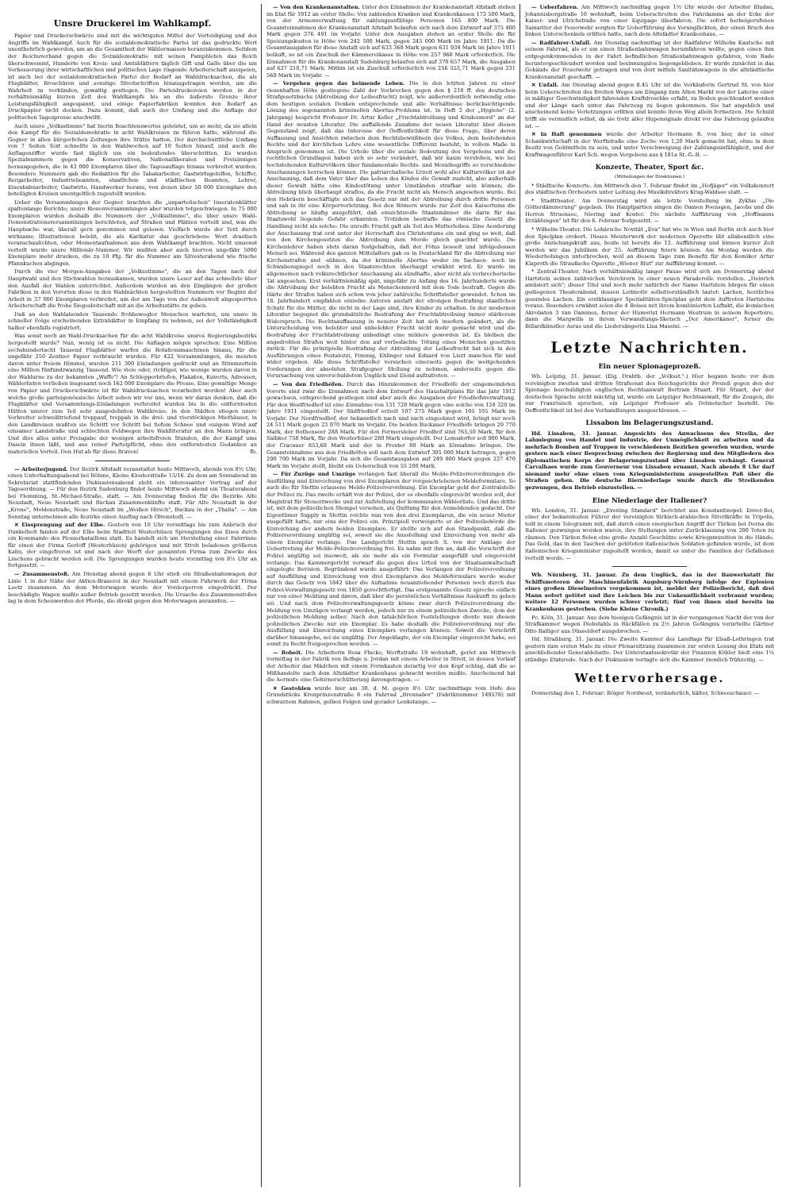Unsre Druckerei im Wahlkampf.
Papier und Druckerschwärze sind mit die wichtigsten Mittel der Verteidigung und des Angriffs im Wahlkampf. Auch für die sozialdemokratische Partei ist das gedruckte Wort unentbehrlich geworden, um an die Gesamtheit der Wählermassen heranzukommen. Seitdem der Reichsverband gegen die Sozialdemokratie mit seinen Pamphleten das Reich überschwemmt, Hunderte von Kreis- und Amtsblättern täglich Gift und Galle über die um Verbesserung ihrer wirtschaftlichen und politischen Lage ringende Arbeiterschaft ausspeien, ist auch bei der sozialdemokratischen Partei der Bedarf an Wahldrucksachen, die als Flugblätter, Broschüren und sonstige Streitschriften hinausgetragen werden, um die Wahrheit zu verkünden, gewaltig gestiegen. Die Parteidruckereien werden in der verhältnismäßig kurzen Zeit des Wahlkampfs bis an die äußerste Grenze ihrer Leistungsfähigkeit angespannt, und einige Papierfabriken konnten den Bedarf an Druckpapier nicht decken. Dazu kommt, daß auch der Umfang und die Auflage der politischen Tagespresse anschwillt.
Auch unsre „Volksstimme" hat hierin Beachtenswertes geleistet, um so mehr, da sie allein den Kampf für die Sozialdemokratie in acht Wahlkreisen zu führen hatte, während die Gegner in allen bürgerlichen Zeitungen ihre Stütze hatten. Der durchschnittliche Umfang von 7 Seiten Text schnellte in den Wahlwochen auf 10 Seiten hinauf, und auch die Auflagenziffer wurde fast täglich um ein bedeutendes überschritten. Es wurden Spezialnummern gegen die Konservativen, Nationalliberalen und Freisinnigen herausgegeben, die in 43 000 Exemplaren über die Tagesauflage hinaus verbreitet wurden. Besondere Nummern gab die Redaktion für die Tabakarbeiter, Gastwirtsgehilfen, Schiffer, Bergarbeiter, Industriebeamten, staatlichen und städtischen Beamten, Lehrer, Eisenbahnarbeiter, Gastwirte, Handwerker heraus, von denen über 50 000 Exemplare den beteiligten Kreisen unentgeltlich zugestellt wurden.
Ueber die Versammlungen der Gegner brachten die „unparteiischen" Inseratenblätter spaltenlange Berichte; unsre Riesenversammlungen aber wurden totgeschwiegen. In 75 000 Exemplaren wurden deshalb die Nummern der „Volksstimme", die über unsre Wahl-Demonstrationsversammlungen berichteten, auf Straßen und Plätzen verteilt und, was die Hauptsache war, überall gern genommen und gelesen. Vielfach wurde der Text durch wirksame Illustrationen belebt, die als Karikatur das geschriebene Wort drastisch veranschaulichten, oder Momentaufnahmen aus dem Wahlkampf brachten. Nicht umsonst verteilt wurde unsre Millionär-Nummer. Wir mußten aber auch hiervon ungefähr 5000 Exemplare mehr drucken, die zu 10 Pfg. für die Nummer am Silvesterabend wie frische Pfannkuchen abgingen.
Durch die vier Morgen-Ausgaben der „Volksstimme", die an den Tagen nach der Hauptwahl und den Stichwahlen herauskamen, wurden unsre Leser auf das schnellste über den Ausfall der Wahlen unterrichtet. Außerdem wurden an den Eingängen der großen Fabriken in den Vororten diese in den Wahlnächten hergestellten Nummern vor Beginn der Arbeit in 37 000 Exemplaren verbreitet, um der am Tage von der Außenwelt abgesperrten Arbeiterschaft die frohe Siegesbotschaft mit an die Arbeitsstätte zu geben.
Daß an den Wahlabenden Tausende frohbewegter Menschen warteten, um unsre in schneller Folge erscheinenden Extrablätter in Empfang zu nehmen, sei der Vollständigkeit halber ebenfalls registriert.
Was sonst noch an Wahl-Drucksachen für die acht Wahlkreise unsres Regierungsbezirks hergestellt wurde? Nun, wenig ist es nicht. Die Auflagen mögen sprechen: Eine Million sechshundertacht Tausend Flugblätter warfen die Rotationsmaschinen hinaus, für die ungefähr 250 Zentner Papier verbraucht wurden. Für 422 Versammlungen, die meisten davon unter freiem Himmel, wurden 211 300 Einladungen gedruckt und an Stimmzetteln eine Million fünfundzwanzig Tausend. Wie viele oder, richtiger, wie wenige wurden davon in der Wahlurne zu der bekannten „Waffe"! An Schlepperbriefen, Plakaten, Kuverts, Adressen, Wählerlisten verließen insgesamt noch 162 000 Exemplare die Presse. Eine gewaltige Menge von Papier und Druckerschwärze ist für Wahldrucksachen verarbeitet worden! Aber auch welche große parteigenössische Arbeit sehen wir vor uns, wenn wir daran denken, daß die Flugblätter und Versammlungs-Einladungen verbreitet wurden bis in die entferntesten Hütten unsrer zum Teil sehr ausgedehnten Wahlkreise. In den Städten stiegen unsre Verbreiter schweißtriefend treppauf, treppab in die drei- und vierstöckigen Miethäuser, in den Landkreisen mußten sie Schritt vor Schritt bei tiefem Schnee und eisigem Wind auf einsamer Landstraße und schlechten Feldwegen ihre Wahlliteratur an den Mann bringen. Und dies alles unter Preisgabe der wenigen arbeitsfreien Stunden, die der Kampf ums Dasein ihnen läßt, und aus reiner Parteipflicht, ohne den entferntesten Gedanken an materiellen Vorteil. Den Hut ab für diese Braven! fb.
— Arbeiterjugend. Der Bezirk Altstadt veranstaltet heute Mittwoch, abends von 8½ Uhr, einen Unterhaltungsabend bei Böhme, Kleine Klosterstraße 15/16. Zu dem am Sonnabend im Sekretariat stattfindenden Diskussionsabend steht ein interessanter Vortrag auf der Tagesordnung. — Für den Bezirk Sudenburg findet heute Mittwoch abend ein Theaterabend bei Flemming, St.-Michael-Straße, statt. — Am Donnerstag finden für die Bezirke Alte Neustadt, Neue Neustadt und Buckau Zusammenkünfte statt. Für Alte Neustadt in der „Krone", Moldenstraße, Neue Neustadt im „Weißen Hirsch", Buckau in der „Thalia". — Am Sonntag unternehmen alle Bezirke einen Ausflug nach Olvenstedt. —
✕ Eissprengung auf der Elbe. Gestern von 10 Uhr vormittags bis zum Anbruch der Dunkelheit fanden auf der Elbe beim Stadtteil Westerhüsen Sprengungen des Eises durch ein Kommando des Pionierbataillons statt. Es handelt sich um Herstellung einer Fahrrinne für einen der Firma Gerloff (Westerhüsen) gehörigen und mit Stroh beladenen größeren Kahn, der eingefroren ist und nach der Werft der genannten Firma zum Zwecke des Löschens gebracht werden soll. Die Sprengungen wurden heute vormittag von 8½ Uhr an fortgesetzt. —
— Zusammenstoß. Am Dienstag abend gegen 8 Uhr stieß ein Straßenbahnwagen der Linie 1 in der Nähe der Aktien-Brauerei in der Neustadt mit einem Fuhrwerk der Firma Leetz zusammen. An dem Motorwagen wurde der Vorderperron eingedrückt. Der beschädigte Wagen mußte außer Betrieb gesetzt werden. Die Ursache des Zusammenstoßes lag in dem Scheuwerden der Pferde, die direkt gegen den Motorwagen anrannten. —
— Von den Krankenanstalten. Unter den Einnahmen der Krankenanstalt Altstadt stehen im Etat für 1912 an erster Stelle: Von zahlenden Kranken und Krankenkassen 173 500 Mark, von der Armenverwaltung für zahlungsunfähige Personen 165 800 Mark. Die Gesamteinnahmen der Krankenanstalt Altstadt belaufen sich nach dem Entwurf auf 375 400 Mark gegen 376 491 im Vorjahr. Unter den Ausgaben stehen an erster Stelle die für Speisungskosten in Höhe von 242 500 Mark, gegen 245 000 Mark im Jahre 1911. Da die Gesamtausgaben für diese Anstalt sich auf 633 368 Mark gegen 631 934 Mark im Jahre 1911 beläuft, so ist ein Zuschuß der Kämmereikasse in Höhe von 257 968 Mark erforderlich. Die Einnahmen für die Krankenanstalt Sudenburg belaufen sich auf 370 657 Mark, die Ausgaben auf 627 210,71 Mark. Mithin ist ein Zuschuß erforderlich von 256 553,71 Mark gegen 231 569 Mark im Vorjahr. —
— Vergehen gegen das keimende Leben. Die in den letzten Jahren zu einer riesenhaften Höhe gestiegene Zahl der Verbrechen gegen den § 218 ff. des deutschen Strafgesetzbuchs (Abtreibung der Leibesfrucht) zeigt, wie außerordentlich notwendig eine dem heutigen sozialen Denken entsprechende und alle Verhältnisse berücksichtigende Lösung des sogenannten kriminellen Abortus-Problems ist. In Heft 2 der „Hygiene" (2. Jahrgang) bespricht Professor Dr. Artur Keller „Fruchtabtreibung und Kindesmord" an der Hand der neusten Literatur. Die auffallende Zunahme der neuen Literatur über diesen Gegenstand zeigt, daß das Interesse der Oeffentlichkeit für diese Frage, über deren Auffassung und Ansichten zwischen dem Rechtsbewußtsein des Volkes, dem bestehenden Rechte und der kirchlichen Lehre eine wesentliche Differenz besteht, in vollem Maße in Anspruch genommen ist. Die Urteile über die soziale Bedeutung des Vergehens und die rechtlichen Grundlagen haben sich so sehr verändert, daß wir kaum verstehen, wie bei hochstehenden Kulturvölkern über fundamentale Rechts- und Moralbegriffe so verschiedene Anschauungen herrschen können. Die patriarchalische Urzeit wohl aller Kulturvölker ist der Anschauung, daß dem Vater über das Leben des Kindes die Gewalt zusteht, also außerhalb dieser Gewalt hätte eine Kindestötung unter Umständen strafbar sein können; die Abtreibung blieb überhaupt straflos, da die Frucht nicht als Mensch angesehen wurde. Bei den Hebräern beschäftigte sich das Gesetz nur mit der Abtreibung durch dritte Personen und sah in ihr eine Körperverletzung. Bei den Römern wurde zur Zeit des Kaisertums die Abtreibung so häufig ausgeführt, daß einsichtsvolle Staatsmänner die darin für das Staatswohl liegende Gefahr erkannten. Trotzdem bestrafte das römische Gesetz die Handlung nicht als solche: Die unreife Frucht galt als Teil des Mutterleibes. Eine Aenderung der Anschauung trat erst unter der Herrschaft des Christentums ein und ging so weit, daß von den Kirchengesetzen die Abtreibung dem Morde gleich geachtet wurde. Die Kirchenlehrer haben stets daran festgehalten, daß der Fötus beseelt und infolgedessen Mensch sei. Während des ganzen Mittelalters gab es in Deutschland für die Abtreibung nur Kirchenstrafen und -sühnen, da der kriminelle Abortus weder im Sachsen- noch im Schwabenspiegel noch in den Staatsrechten überhaupt erwähnt wird. Er wurde im allgemeinen nach volksrechtlicher Anschauung als sündhafte, aber nicht als verbrecherische Tat angesehen. Erst verhältnismäßig spät, ungefähr zu Anfang des 16. Jahrhunderts wurde die Abtreibung der belebten Frucht als Menschenmord mit dem Tode bestraft. Gegen die Härte der Strafen haben sich schon von jeher zahlreiche Schriftsteller gewendet. Schon im 18. Jahrhundert empfahlen einzelne Autoren anstatt der strengen Bestrafung staatlichen Schutz für die Mütter, die nicht in der Lage sind, ihre Kinder zu erhalten. In der modernen Literatur begegnet die grundsätzliche Bestrafung der Fruchtabtreibung immer stärkerem Widerspruch. Die Rechtsauffassung in neuerer Zeit hat sich insofern geändert, als die Unterscheidung von belebter und unbelebter Frucht nicht mehr gemacht wird und die Bestrafung der Fruchtabtreibung unbedingt eine mildere geworden ist. Es bleiben die angedrohten Strafen weit hinter den auf vorbedachte Tötung eines Menschen gesetzten zurück. Für die prinzipielle Bestrafung der Abtreibung der Leibesfrucht hat sich in den Ausführungen eines Pestalozzi, Fimmig, Ehlinger und Eduard von Liszt manches für und wider ergeben. Alle diese Schriftsteller versuchen einerseits gegen die weitgehenden Forderungen der absoluten Strafgegner Stellung zu nehmen, anderseits gegen die Verursachung von unverschuldetem Unglück und Elend aufzutreten. —
— Von den Friedhöfen. Durch das Hinzukommen der Friedhöfe der eingemeindeten Vororte sind zwar die Einnahmen nach dem Entwurf des Haushaltplans für das Jahr 1912 gewachsen, entsprechend gestiegen sind aber auch die Ausgaben der Friedhofsverwaltung. Für den Westfriedhof ist eine Einnahme von 131 720 Mark gegen eine solche von 124 320 im Jahre 1911 eingestellt. Der Südfriedhof erzielt 107 275 Mark gegen 105 105 Mark im Vorjahr. Der Nordfriedhof, der bekanntlich nach und nach eingeebnet wird, bringt nur noch 24 511 Mark gegen 23 970 Mark im Vorjahr. Die beiden Buckauer Friedhöfe bringen 29 770 Mark, der Rothenseer 288 Mark. Für den Fermersleber Friedhof sind 765,50 Mark, für den Salbker 750 Mark, für den Westerhüser 280 Mark eingestellt. Der Lemsdorfer soll 900 Mark, der Cracauer 853,68 Mark und der in Prester 80 Mark an Einnahme bringen. Die Gesamteinnahme aus den Friedhöfen soll nach dem Entwurf 305 000 Mark betragen, gegen 290 700 Mark im Vorjahr. Da sich die Gesamtausgaben auf 249 800 Mark gegen 227 470 Mark im Vorjahr stellt, bleibt ein Ueberschuß von 55 200 Mark.
— Für Zuzüge und Umzüge verlangen fast überall die Melde-Polizeiverordnungen die Ausfüllung und Einreichung von drei Exemplaren der vorgeschriebenen Meldeformulare. So auch die für Stettin erlassene Melde-Polizeiverordnung. Ein Exemplar geht der Zentralstelle der Polizei zu. Das zweite erhält von der Polizei, der es ebenfalls eingereicht werden soll, der Magistrat für Steuerzwecke und zur Aufstellung der kommunalen Wählerliste. Und das dritte ist, mit dem polizeilichen Stempel versehen, als Quittung für den Anmeldenden gedacht. Der Eigentümer Supply in Stettin reichte nun von den drei Exemplaren, die ein neuer Mieter ausgefüllt hatte, nur eins der Polizei ein. Prinzipiell verweigerte er der Polizeibehörde die Einreichung der andern beiden Exemplare. Er stellte sich auf den Standpunkt, daß die Polizeiverordnung ungültig sei, soweit sie die Ausstellung und Einreichung von mehr als einem Exemplar verlange. Das Landgericht Stettin sprach S. von der Anklage der Uebertretung der Melde-Polizeiverordnung frei. Es nahm mit ihm an, daß die Vorschrift der Polizei ungültig sei insoweit, als sie mehr als ein Formular ausgefüllt und eingereicht verlange. Das Kammergericht verwarf die gegen dies Urteil von der Staatsanwaltschaft eingelegte Revision. Begründend wurde ausgeführt: Das Verlangen der Polizeiverordnung auf Ausfüllung und Einreichung von drei Exemplaren des Meldeformulars werde weder durch das Gesetz von 1842 über die Aufnahme neuanziehender Personen noch durch das Polizei-Verwaltungsgesetz von 1850 gerechtfertigt. Das erstgenannte Gesetz spreche einfach nur von einer Meldung und davon, daß über die persönlichen Verhältnisse Auskunft zu geben sei. Und nach dem Polizeiverwaltungsgesetz könne zwar durch Polizeiverordnung die Meldung von Umzügen verlangt werden, jedoch nur zu einem polizeilichen Zwecke, dem der polizeilichen Meldung selber. Nach den tatsächlichen Feststellungen diente nun diesem polizeilichen Zwecke nur ein Exemplar. Es habe deshalb die Polizeiverordnung nur die Ausfüllung und Einreichung eines Exemplars verlangen können. Soweit die Vorschrift darüber hinausgehe, sei sie ungültig. Der Angeklagte, der ein Exemplar eingereicht habe, sei somit zu Recht freigesprochen worden. —
— Roheit. Die Arbeiterin Rosa Flucke, Werftstraße 19 wohnhaft, geriet am Mittwoch vormittag in der Fabrik von Bethge u. Jordan mit einem Arbeiter in Streit, in dessen Verlauf der Arbeiter das Mädchen mit einem Formkasten derartig vor den Kopf schlug, daß die so Mißhandelte nach dem Altstädter Krankenhaus gebracht werden mußte. Anscheinend hat die Aermste eine Gehirnerschütterung davongetragen. —
✕ Gestohlen wurde hier am 30. d. M. gegen 8½ Uhr nachmittags vom Hofe des Grundstücks Kronprinzenstraße 8 ein Fahrrad „Brennabor" (Fabriknummer 149576) mit schwarzem Rahmen, gelben Felgen und gerader Lenkstange. —
— Ueberfahren. Am Mittwoch nachmittag gegen 1½ Uhr wurde der Arbeiter Bludau, Johannisbergstraße 10 wohnhaft, beim Ueberschreiten des Fahrdamms an der Ecke der Kaiser- und Ulrichstraße von einer Equipage überfahren. Die sofort herbeigerufenen Samariter der Feuerwehr sorgten für Ueberführung des Verunglückten, der einen Bruch des linken Unterschenkels erlitten hatte, nach dem Altstädter Krankenhaus. —
— Radfahrer-Unfall. Am Dienstag nachmittag ist der Radfahrer Wilhelm Kautsche mit seinem Fahrrad, als er um einen Straßenbahnwagen herumfahren wollte, gegen einen ihm entgegenkommenden in der Fahrt befindlichen Straßenbahnwagen gefahren, vom Rade heruntergeschleudert worden und besinnungslos liegengeblieben. Er wurde zunächst in das Gebäude der Feuerwehr getragen und von dort mittels Sanitätswagens in die altstädtische Krankenanstalt geschafft. —
✕ Unfall. Am Dienstag abend gegen 8.45 Uhr ist die Verkäuferin Gertrud St. von hier beim Ueberschreiten des Breiten Weges am Eingang zum Alten Markt von der Laterne einer in mäßiger Geschwindigkeit fahrenden Kraftdroschke erfaßt, zu Boden geschleudert worden und der Länge nach unter das Fahrzeug zu liegen gekommen. Sie hat angeblich und anscheinend keine Verletzungen erlitten und konnte ihren Weg allein fortsetzen. Die Schuld trifft sie vermutlich selbst, da sie trotz aller Hupensignale direkt vor das Fahrzeug gelaufen ist. —
✕ In Haft genommen wurde der Arbeiter Hermann R. von hier, der in einer Schankwirtschaft in der Werftstraße eine Zeche von 1,20 Mark gemacht hat, ohne in dem Besitz von Geldmitteln zu sein, und unter Verschweigung der Zahlungsunfähigkeit, und der Kraftwagenführer Karl Sch. wegen Vergehens aus § 181a St.-G.-B. —
Konzerte, Theater, Sport &c.
(Mitteilungen der Direktionen.)
* Städtische Konzerte. Am Mittwoch den 7. Februar findet im „Hofjäger" ein Volkskonzert des städtischen Orchesters unter Leitung des Musikdirektors Krug-Waldsee statt. —
* Stadttheater. Am Donnerstag wird als letzte Vorstellung im Zyklus „Die Götterdämmerung" gegeben. Die Hauptpartien singen die Damen Poensgen, Jacobs und die Herren Struensee, Niering und Koster. Die nächste Aufführung von „Hoffmanns Erzählungen" ist für den 6. Februar festgesetzt. —
* Wilhelm-Theater. Die Lehársche Novität „Eva" hat wie in Wien und Berlin sich auch hier den Spielplan erobert. Dieses Meisterwerk der modernen Operette übt allabendlich eine große Anziehungskraft aus, heute ist bereits die 12. Aufführung und binnen kurzer Zeit werden wir das Jubiläum der 25. Aufführung feiern können. Am Montag werden die Wiederholungen unterbrochen, weil an diesem Tage zum Benefiz für den Komiker Artur Klaproth die Straußsche Operette „Wiener Blut" zur Aufführung kommt. —
* Zentral-Theater. Nach verhältnismäßig langer Pause wird sich am Donnerstag abend Hartstein seinen zahlreichen Verehrern in einer neuen Paraderolle vorstellen. „Heinrich amüsiert sich"; dieser Titel und noch mehr natürlich der Name Hartstein bürgen für einen gediegenen Theaterabend, dessen Leitmotiv selbstverständlich lautet: Lachen, herzliches gesundes Lachen. Ein erstklassiger Spezialitäten-Spielplan geht dem Auftreten Hartsteins voraus. Besonders erwähnt seien die 4 Boises mit ihrem kombinierten Luftakt, die komischen Akrobaten 3 van Dammes, ferner der Humorist Hermann Westrum in seinem Repertoire, dann die Margwills in ihrem Verwandlungs-Sketsch „Der Amerikaner", ferner die Billardkünstler Asras und die Liedersängerin Lisa Massini. —
Letzte Nachrichten.
Ein neuer Spionageprozeß.
Wb. Leipzig, 31. Januar. (Eig. Drahtb. der „Volksst.".) Hier begann heute vor dem vereinigten zweiten und dritten Strafsenat des Reichsgerichts der Prozeß gegen den der Spionage beschuldigten englischen Rechtsanwalt Bertram Stuart. Für Stuart, der der deutschen Sprache nicht mächtig ist, wurde ein Leipziger Rechtsanwalt, für die Zeugen, die nur Französisch sprechen, ein Leipziger Professor als Dolmetscher bestellt. Die Oeffentlichkeit ist bei den Verhandlungen ausgeschlossen. —
Lissabon im Belagerungszustand.
Hd. Lissabon, 31. Januar. Angesichts des Anwachsens des Streiks, der Lahmlegung von Handel und Industrie, der Unmöglichkeit zu arbeiten und da mehrfach Bomben auf Truppen in verschiedenen Bezirken geworfen wurden, wurde gestern nach einer Besprechung zwischen der Regierung und den Mitgliedern des diplomatischen Korps der Belagerungszustand über Lissabon verhängt. General Carvalhaes wurde zum Gouverneur von Lissabon ernannt. Nach abends 8 Uhr darf niemand mehr ohne einen vom Kriegsministerium ausgestellten Paß über die Straßen gehen. Die deutsche Bierniederlage wurde durch die Streikenden gezwungen, den Betrieb einzustellen. —
Eine Niederlage der Italiener?
Wb. London, 31. Januar. „Evening Standard" berichtet aus Konstantinopel: Enver-Bei, einer der bekanntesten Führer der vereinigten türkisch-arabischen Streitkräfte in Tripolis, teilt in einem Telegramm mit, daß durch einen energischen Angriff der Türken bei Derna die Italiener gezwungen worden waren, ihre Stellungen unter Zurücklassung von 200 Toten zu räumen. Den Türken fielen eine große Anzahl Geschütze sowie Kriegsmunition in die Hände. Das Geld, das in den Taschen der getöteten italienischen Soldaten gefunden wurde, ist dem italienischen Kriegsminister zugestellt worden, damit es unter die Familien der Gefallenen verteilt werde. —
Wb. Nürnberg, 31. Januar. Zu dem Unglück, das in der Bauwerkstatt für Schiffsmotoren der Maschinenfabrik Augsburg-Nürnberg infolge der Explosion eines großen Dieselmotors vorgekommen ist, meldet der Polizeibericht, daß drei Mann sofort getötet und ihre Leichen bis zur Unkenntlichkeit verbrannt wurden; weitere 12 Personen wurden schwer verletzt; fünf von ihnen sind bereits im Krankenhaus gestorben. (Siehe Kleine Chronik.)
Pc. Köln, 31. Januar. Aus dem hiesigen Gefängnis ist in der vergangenen Nacht der von der Strafkammer wegen Diebstahls in Rückfällen zu 2½ Jahren Gefängnis verurteilte Gärtner Otto Balliger aus Düsseldorf ausgebrochen. —
Hd. Straßburg, 31. Januar. Die Zweite Kammer des Landtags für Elsaß-Lothringen trat gestern zum ersten Male zu einer Plenarsitzung zusammen zur ersten Lesung des Etats mit anschließender Generaldebatte. Der Unterstaatssekretär der Finanzen Köhler hielt eine 1¼ stündige Etatsrede. Nach der Diskussion vertagte sich die Kammer ziemlich frühzeitig. —
Wettervorhersage.
Donnerstag den 1. Februar: Böiger Nordwest, veränderlich, kälter, Schneeschauer. —